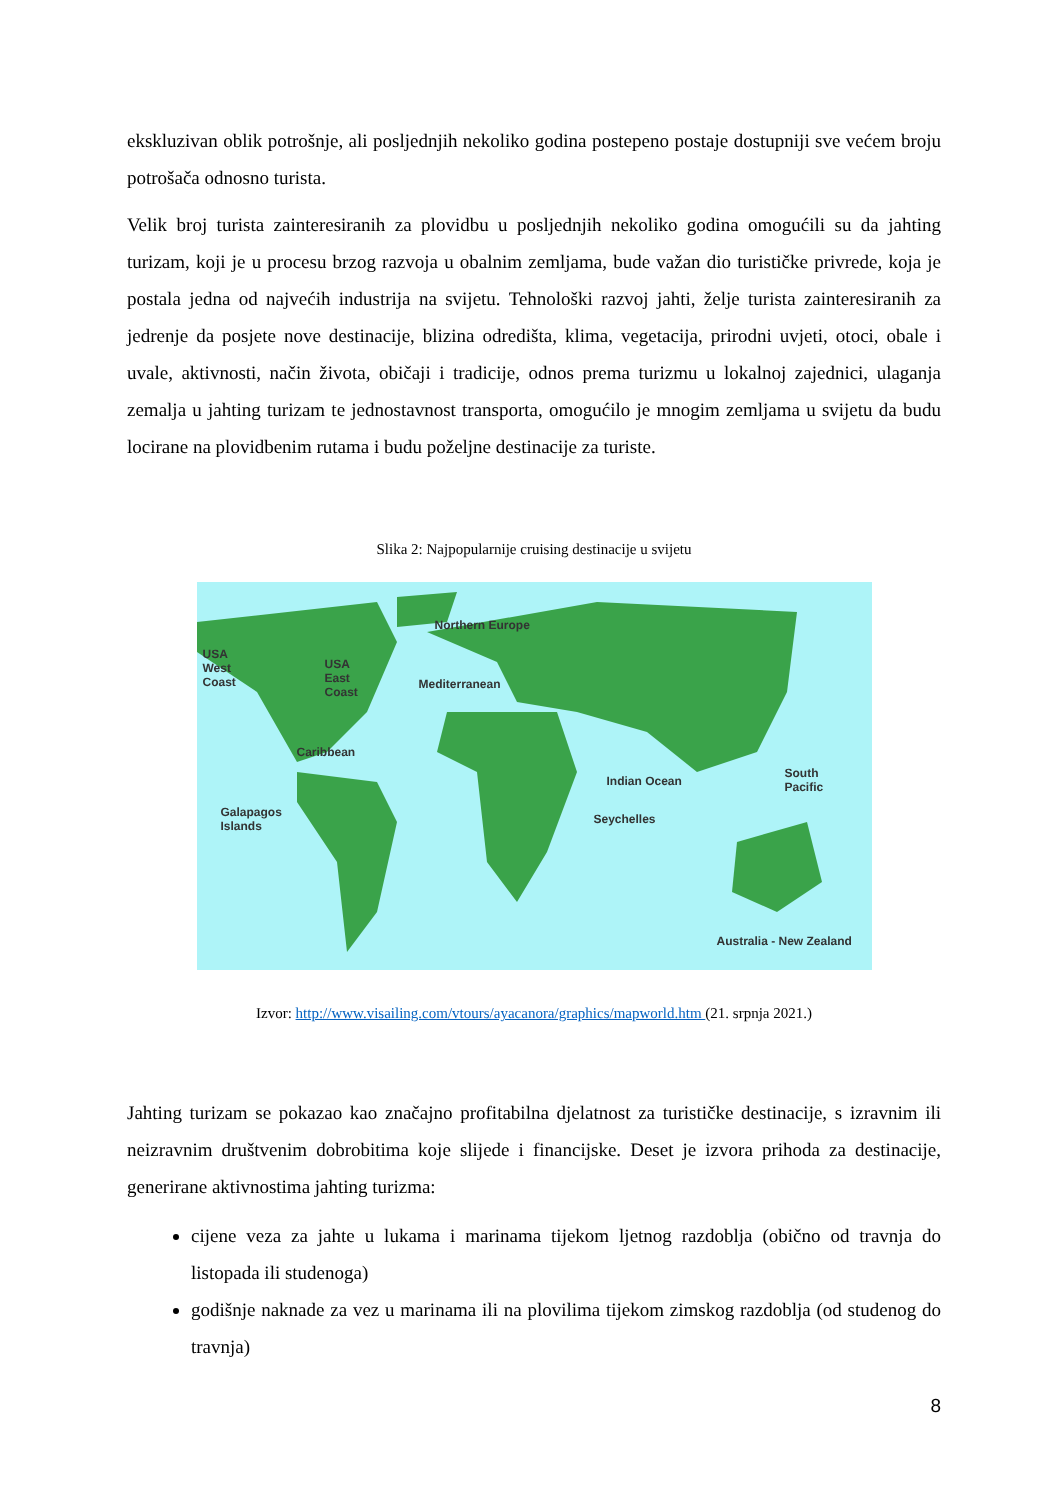ekskluzivan oblik potrošnje, ali posljednjih nekoliko godina postepeno postaje dostupniji sve većem broju potrošača odnosno turista.
Velik broj turista zainteresiranih za plovidbu u posljednjih nekoliko godina omogućili su da jahting turizam, koji je u procesu brzog razvoja u obalnim zemljama, bude važan dio turističke privrede, koja je postala jedna od najvećih industrija na svijetu. Tehnološki razvoj jahti, želje turista zainteresiranih za jedrenje da posjete nove destinacije, blizina odredišta, klima, vegetacija, prirodni uvjeti, otoci, obale i uvale, aktivnosti, način života, običaji i tradicije, odnos prema turizmu u lokalnoj zajednici, ulaganja zemalja u jahting turizam te jednostavnost transporta, omogućilo je mnogim zemljama u svijetu da budu locirane na plovidbenim rutama i budu poželjne destinacije za turiste.
Slika 2: Najpopularnije cruising destinacije u svijetu
Northern Europe
USA
West
Coast
USA
East
Coast
Mediterranean
Caribbean
Indian Ocean
South
Pacific
Galapagos
Islands
Seychelles
Australia - New Zealand
Izvor: http://www.visailing.com/vtours/ayacanora/graphics/mapworld.htm (21. srpnja 2021.)
Jahting turizam se pokazao kao značajno profitabilna djelatnost za turističke destinacije, s izravnim ili neizravnim društvenim dobrobitima koje slijede i financijske. Deset je izvora prihoda za destinacije, generirane aktivnostima jahting turizma:
cijene veza za jahte u lukama i marinama tijekom ljetnog razdoblja (obično od travnja do listopada ili studenoga)
godišnje naknade za vez u marinama ili na plovilima tijekom zimskog razdoblja (od studenog do travnja)
8